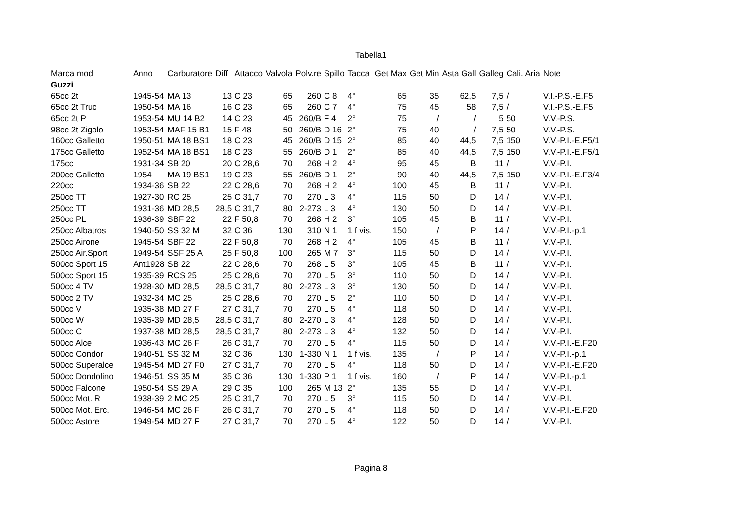Tabella1
| Marca mod | Anno | Carburatore | Diff | Attacco | Valvola | Polv.re | Spillo | Tacca | Get Max | Get Min | Asta Gall | Galleg | Cali. Aria | Note |
| --- | --- | --- | --- | --- | --- | --- | --- | --- | --- | --- | --- | --- | --- | --- |
| Guzzi | | | | | | | | | | | | | | |
| 65cc 2t | 1945-54 | MA 13 | 13 | C 23 | 65 | 260 | C 8 | 4° | 65 | 35 | 62,5 | 7,5 | / | V.I.-P.S.-E.F5 |
| 65cc 2t Truc | 1950-54 | MA 16 | 16 | C 23 | 65 | 260 | C 7 | 4° | 75 | 45 | 58 | 7,5 | / | V.I.-P.S.-E.F5 |
| 65cc 2t P | 1953-54 | MU 14 B2 | 14 | C 23 | 45 | 260/B | F 4 | 2° | 75 | / | / | 5 | 50 | V.V.-P.S. |
| 98cc 2t Zigolo | 1953-54 | MAF 15 B1 | 15 | F 48 | 50 | 260/B | D 16 | 2° | 75 | 40 | / | 7,5 | 50 | V.V.-P.S. |
| 160cc Galletto | 1950-51 | MA 18 BS1 | 18 | C 23 | 45 | 260/B | D 15 | 2° | 85 | 40 | 44,5 | 7,5 | 150 | V.V.-P.I.-E.F5/1 |
| 175cc Galletto | 1952-54 | MA 18 BS1 | 18 | C 23 | 55 | 260/B | D 1 | 2° | 85 | 40 | 44,5 | 7,5 | 150 | V.V.-P.I.-E.F5/1 |
| 175cc | 1931-34 | SB 20 | 20 | C 28,6 | 70 | 268 | H 2 | 4° | 95 | 45 | B | 11 | / | V.V.-P.I. |
| 200cc Galletto | 1954 | MA 19 BS1 | 19 | C 23 | 55 | 260/B | D 1 | 2° | 90 | 40 | 44,5 | 7,5 | 150 | V.V.-P.I.-E.F3/4 |
| 220cc | 1934-36 | SB 22 | 22 | C 28,6 | 70 | 268 | H 2 | 4° | 100 | 45 | B | 11 | / | V.V.-P.I. |
| 250cc TT | 1927-30 | RC 25 | 25 | C 31,7 | 70 | 270 | L 3 | 4° | 115 | 50 | D | 14 | / | V.V.-P.I. |
| 250cc TT | 1931-36 | MD 28,5 | 28,5 | C 31,7 | 80 | 2-273 | L 3 | 4° | 130 | 50 | D | 14 | / | V.V.-P.I. |
| 250cc PL | 1936-39 | SBF 22 | 22 | F 50,8 | 70 | 268 | H 2 | 3° | 105 | 45 | B | 11 | / | V.V.-P.I. |
| 250cc Albatros | 1940-50 | SS 32 M | 32 | C 36 | 130 | 310 | N 1 | 1 f vis. | 150 | / | P | 14 | / | V.V.-P.I.-p.1 |
| 250cc Airone | 1945-54 | SBF 22 | 22 | F 50,8 | 70 | 268 | H 2 | 4° | 105 | 45 | B | 11 | / | V.V.-P.I. |
| 250cc Air.Sport | 1949-54 | SSF 25 A | 25 | F 50,8 | 100 | 265 | M 7 | 3° | 115 | 50 | D | 14 | / | V.V.-P.I. |
| 500cc Sport 15 | Ant1928 | SB 22 | 22 | C 28,6 | 70 | 268 | L 5 | 3° | 105 | 45 | B | 11 | / | V.V.-P.I. |
| 500cc Sport 15 | 1935-39 | RCS 25 | 25 | C 28,6 | 70 | 270 | L 5 | 3° | 110 | 50 | D | 14 | / | V.V.-P.I. |
| 500cc 4 TV | 1928-30 | MD 28,5 | 28,5 | C 31,7 | 80 | 2-273 | L 3 | 3° | 130 | 50 | D | 14 | / | V.V.-P.I. |
| 500cc 2 TV | 1932-34 | MC 25 | 25 | C 28,6 | 70 | 270 | L 5 | 2° | 110 | 50 | D | 14 | / | V.V.-P.I. |
| 500cc V | 1935-38 | MD 27 F | 27 | C 31,7 | 70 | 270 | L 5 | 4° | 118 | 50 | D | 14 | / | V.V.-P.I. |
| 500cc W | 1935-39 | MD 28,5 | 28,5 | C 31,7 | 80 | 2-270 | L 3 | 4° | 128 | 50 | D | 14 | / | V.V.-P.I. |
| 500cc C | 1937-38 | MD 28,5 | 28,5 | C 31,7 | 80 | 2-273 | L 3 | 4° | 132 | 50 | D | 14 | / | V.V.-P.I. |
| 500cc Alce | 1936-43 | MC 26 F | 26 | C 31,7 | 70 | 270 | L 5 | 4° | 115 | 50 | D | 14 | / | V.V.-P.I.-E.F20 |
| 500cc Condor | 1940-51 | SS 32 M | 32 | C 36 | 130 | 1-330 | N 1 | 1 f vis. | 135 | / | P | 14 | / | V.V.-P.I.-p.1 |
| 500cc Superalce | 1945-54 | MD 27 F0 | 27 | C 31,7 | 70 | 270 | L 5 | 4° | 118 | 50 | D | 14 | / | V.V.-P.I.-E.F20 |
| 500cc Dondolino | 1946-51 | SS 35 M | 35 | C 36 | 130 | 1-330 | P 1 | 1 f vis. | 160 | / | P | 14 | / | V.V.-P.I.-p.1 |
| 500cc Falcone | 1950-54 | SS 29 A | 29 | C 35 | 100 | 265 | M 13 | 2° | 135 | 55 | D | 14 | / | V.V.-P.I. |
| 500cc Mot. R | 1938-39 | 2 MC 25 | 25 | C 31,7 | 70 | 270 | L 5 | 3° | 115 | 50 | D | 14 | / | V.V.-P.I. |
| 500cc Mot. Erc. | 1946-54 | MC 26 F | 26 | C 31,7 | 70 | 270 | L 5 | 4° | 118 | 50 | D | 14 | / | V.V.-P.I.-E.F20 |
| 500cc Astore | 1949-54 | MD 27 F | 27 | C 31,7 | 70 | 270 | L 5 | 4° | 122 | 50 | D | 14 | / | V.V.-P.I. |
Pagina 8